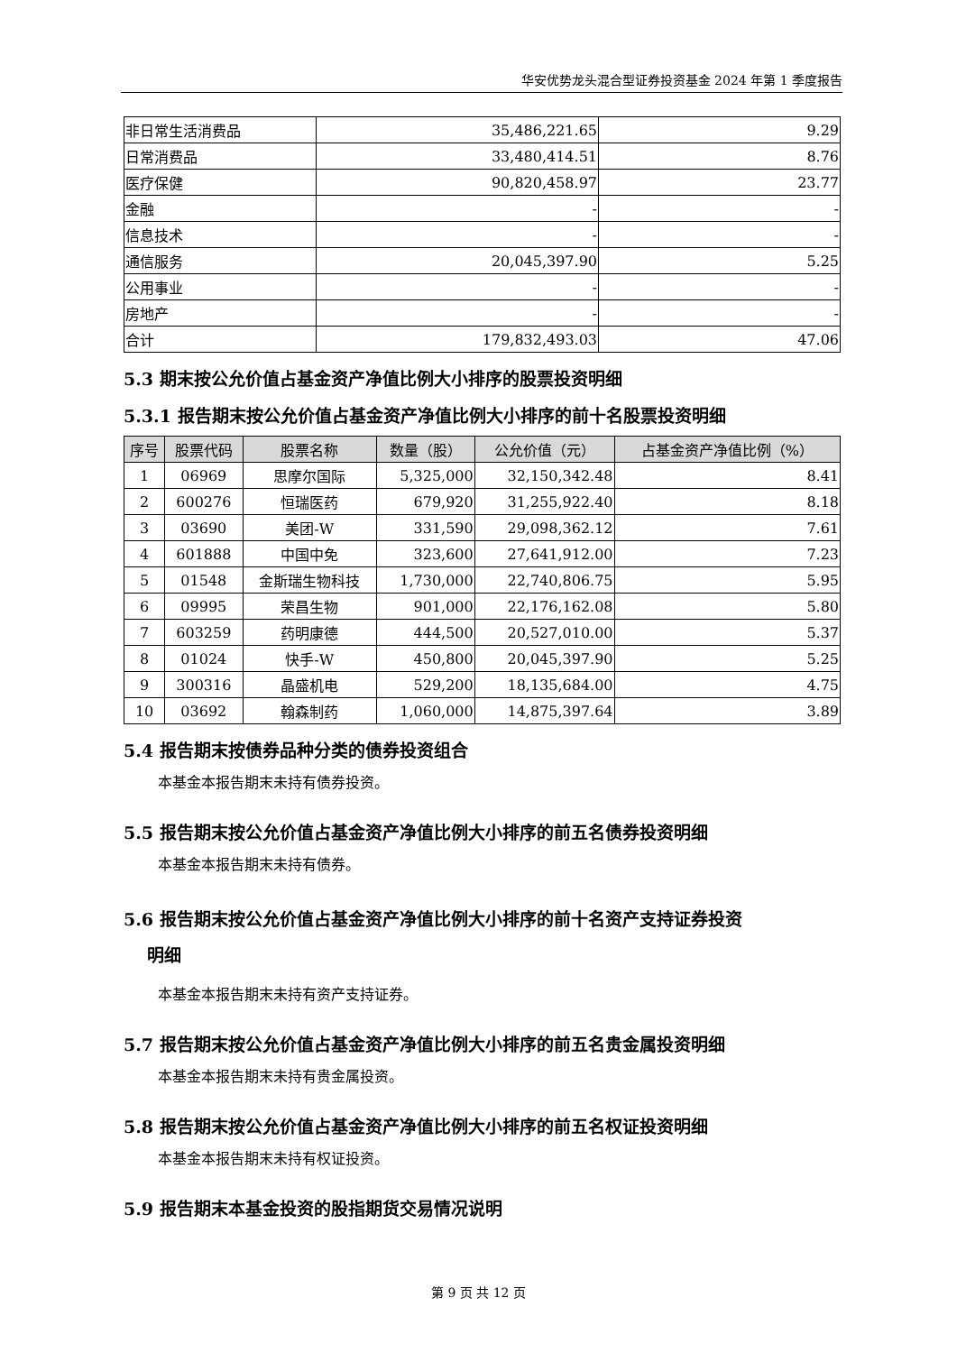华安优势龙头混合型证券投资基金 2024 年第 1 季度报告
| 非日常生活消费品 | 35,486,221.65 | 9.29 |
| 日常消费品 | 33,480,414.51 | 8.76 |
| 医疗保健 | 90,820,458.97 | 23.77 |
| 金融 | - | - |
| 信息技术 | - | - |
| 通信服务 | 20,045,397.90 | 5.25 |
| 公用事业 | - | - |
| 房地产 | - | - |
| 合计 | 179,832,493.03 | 47.06 |
5.3 期末按公允价值占基金资产净值比例大小排序的股票投资明细
5.3.1 报告期末按公允价值占基金资产净值比例大小排序的前十名股票投资明细
| 序号 | 股票代码 | 股票名称 | 数量（股） | 公允价值（元） | 占基金资产净值比例（%） |
| --- | --- | --- | --- | --- | --- |
| 1 | 06969 | 思摩尔国际 | 5,325,000 | 32,150,342.48 | 8.41 |
| 2 | 600276 | 恒瑞医药 | 679,920 | 31,255,922.40 | 8.18 |
| 3 | 03690 | 美团-W | 331,590 | 29,098,362.12 | 7.61 |
| 4 | 601888 | 中国中免 | 323,600 | 27,641,912.00 | 7.23 |
| 5 | 01548 | 金斯瑞生物科技 | 1,730,000 | 22,740,806.75 | 5.95 |
| 6 | 09995 | 荣昌生物 | 901,000 | 22,176,162.08 | 5.80 |
| 7 | 603259 | 药明康德 | 444,500 | 20,527,010.00 | 5.37 |
| 8 | 01024 | 快手-W | 450,800 | 20,045,397.90 | 5.25 |
| 9 | 300316 | 晶盛机电 | 529,200 | 18,135,684.00 | 4.75 |
| 10 | 03692 | 翰森制药 | 1,060,000 | 14,875,397.64 | 3.89 |
5.4 报告期末按债券品种分类的债券投资组合
本基金本报告期末未持有债券投资。
5.5 报告期末按公允价值占基金资产净值比例大小排序的前五名债券投资明细
本基金本报告期末未持有债券。
5.6 报告期末按公允价值占基金资产净值比例大小排序的前十名资产支持证券投资
明细
本基金本报告期末未持有资产支持证券。
5.7 报告期末按公允价值占基金资产净值比例大小排序的前五名贵金属投资明细
本基金本报告期末未持有贵金属投资。
5.8 报告期末按公允价值占基金资产净值比例大小排序的前五名权证投资明细
本基金本报告期末未持有权证投资。
5.9 报告期末本基金投资的股指期货交易情况说明
第 9 页 共 12 页